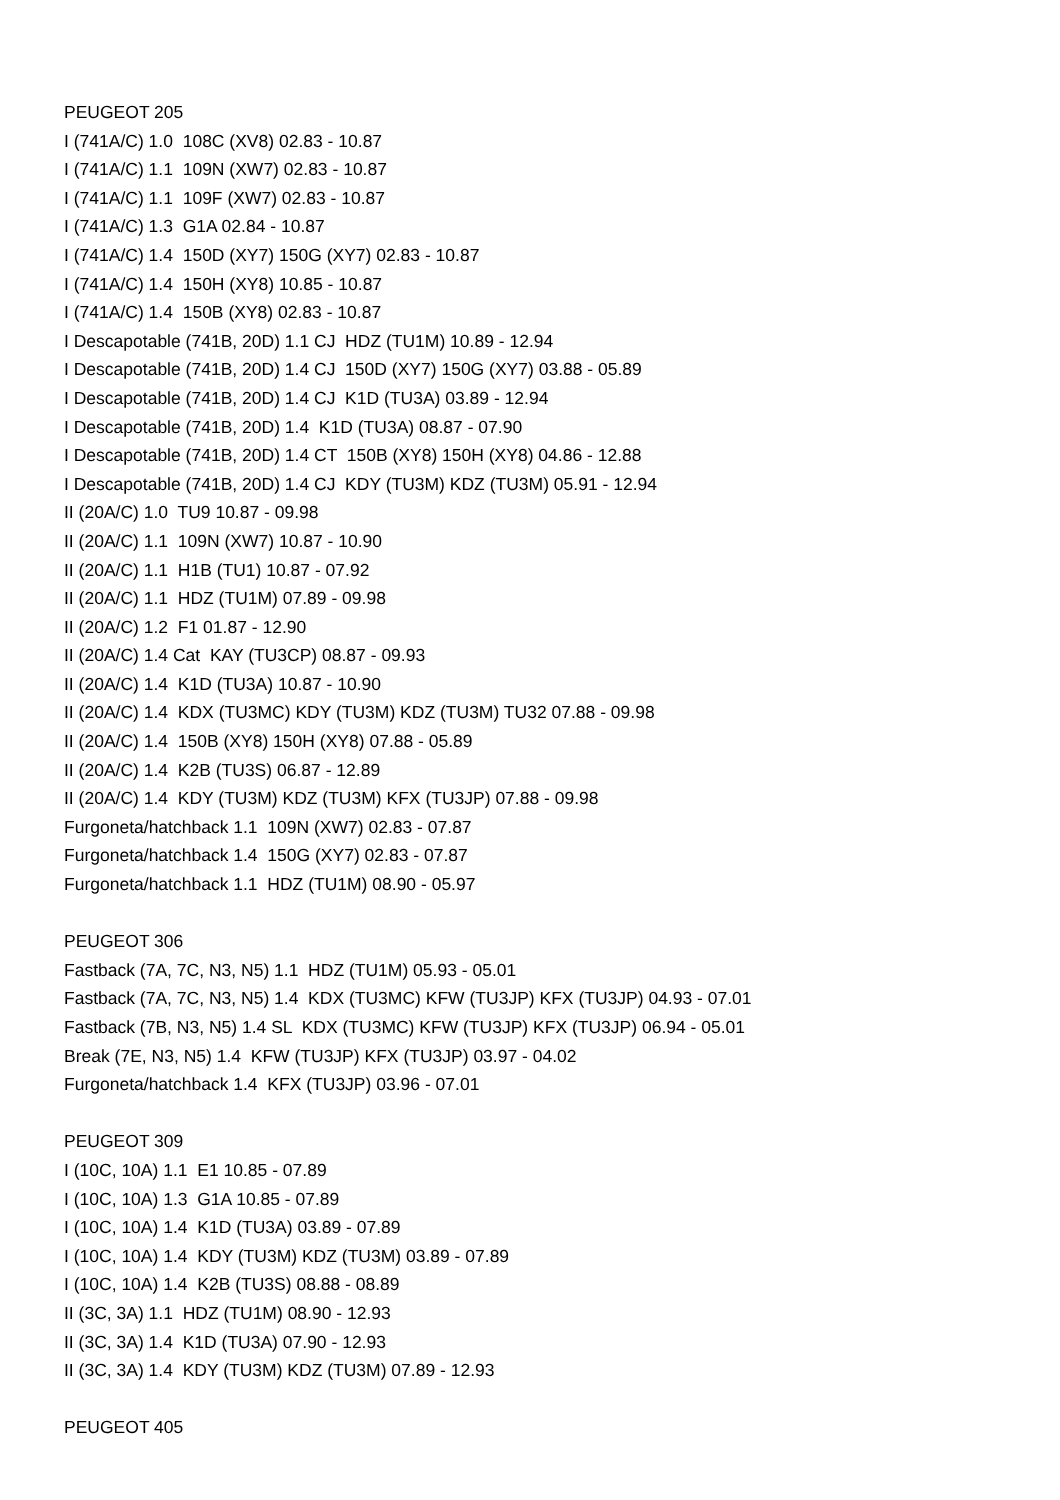PEUGEOT 205
I (741A/C) 1.0 108C (XV8) 02.83 - 10.87
I (741A/C) 1.1 109N (XW7) 02.83 - 10.87
I (741A/C) 1.1 109F (XW7) 02.83 - 10.87
I (741A/C) 1.3 G1A 02.84 - 10.87
I (741A/C) 1.4 150D (XY7) 150G (XY7) 02.83 - 10.87
I (741A/C) 1.4 150H (XY8) 10.85 - 10.87
I (741A/C) 1.4 150B (XY8) 02.83 - 10.87
I Descapotable (741B, 20D) 1.1 CJ HDZ (TU1M) 10.89 - 12.94
I Descapotable (741B, 20D) 1.4 CJ 150D (XY7) 150G (XY7) 03.88 - 05.89
I Descapotable (741B, 20D) 1.4 CJ K1D (TU3A) 03.89 - 12.94
I Descapotable (741B, 20D) 1.4 K1D (TU3A) 08.87 - 07.90
I Descapotable (741B, 20D) 1.4 CT 150B (XY8) 150H (XY8) 04.86 - 12.88
I Descapotable (741B, 20D) 1.4 CJ KDY (TU3M) KDZ (TU3M) 05.91 - 12.94
II (20A/C) 1.0 TU9 10.87 - 09.98
II (20A/C) 1.1 109N (XW7) 10.87 - 10.90
II (20A/C) 1.1 H1B (TU1) 10.87 - 07.92
II (20A/C) 1.1 HDZ (TU1M) 07.89 - 09.98
II (20A/C) 1.2 F1 01.87 - 12.90
II (20A/C) 1.4 Cat KAY (TU3CP) 08.87 - 09.93
II (20A/C) 1.4 K1D (TU3A) 10.87 - 10.90
II (20A/C) 1.4 KDX (TU3MC) KDY (TU3M) KDZ (TU3M) TU32 07.88 - 09.98
II (20A/C) 1.4 150B (XY8) 150H (XY8) 07.88 - 05.89
II (20A/C) 1.4 K2B (TU3S) 06.87 - 12.89
II (20A/C) 1.4 KDY (TU3M) KDZ (TU3M) KFX (TU3JP) 07.88 - 09.98
Furgoneta/hatchback 1.1 109N (XW7) 02.83 - 07.87
Furgoneta/hatchback 1.4 150G (XY7) 02.83 - 07.87
Furgoneta/hatchback 1.1 HDZ (TU1M) 08.90 - 05.97
PEUGEOT 306
Fastback (7A, 7C, N3, N5) 1.1 HDZ (TU1M) 05.93 - 05.01
Fastback (7A, 7C, N3, N5) 1.4 KDX (TU3MC) KFW (TU3JP) KFX (TU3JP) 04.93 - 07.01
Fastback (7B, N3, N5) 1.4 SL KDX (TU3MC) KFW (TU3JP) KFX (TU3JP) 06.94 - 05.01
Break (7E, N3, N5) 1.4 KFW (TU3JP) KFX (TU3JP) 03.97 - 04.02
Furgoneta/hatchback 1.4 KFX (TU3JP) 03.96 - 07.01
PEUGEOT 309
I (10C, 10A) 1.1 E1 10.85 - 07.89
I (10C, 10A) 1.3 G1A 10.85 - 07.89
I (10C, 10A) 1.4 K1D (TU3A) 03.89 - 07.89
I (10C, 10A) 1.4 KDY (TU3M) KDZ (TU3M) 03.89 - 07.89
I (10C, 10A) 1.4 K2B (TU3S) 08.88 - 08.89
II (3C, 3A) 1.1 HDZ (TU1M) 08.90 - 12.93
II (3C, 3A) 1.4 K1D (TU3A) 07.90 - 12.93
II (3C, 3A) 1.4 KDY (TU3M) KDZ (TU3M) 07.89 - 12.93
PEUGEOT 405